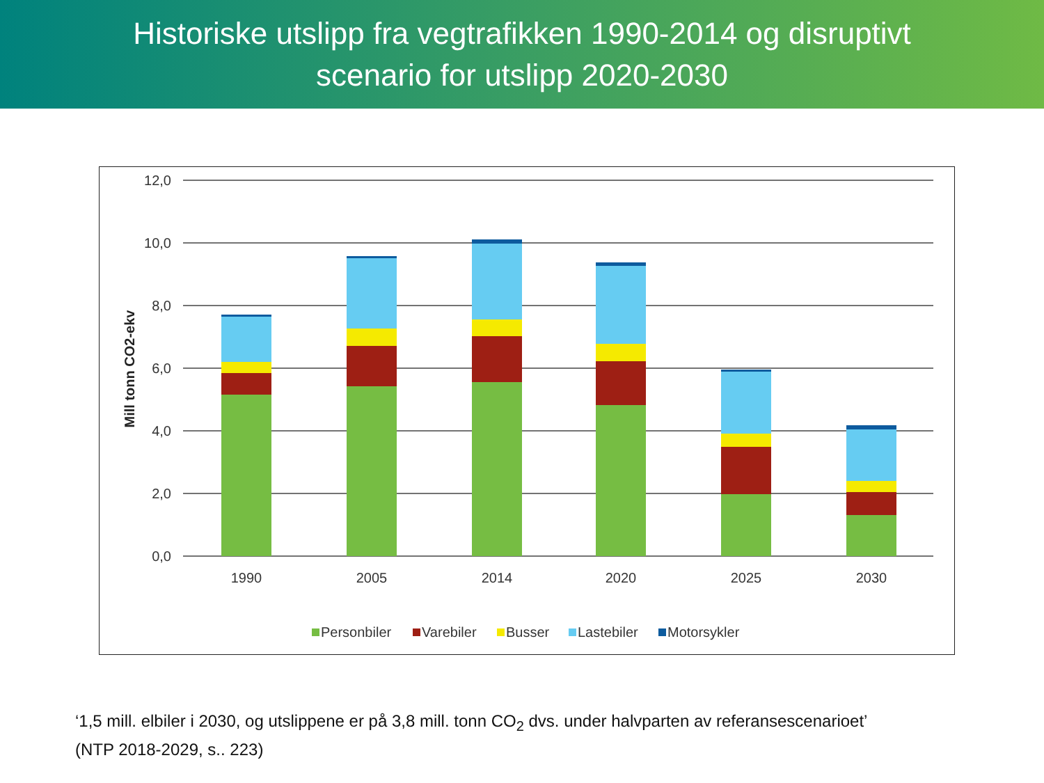Historiske utslipp fra vegtrafikken 1990-2014 og disruptivt
scenario for utslipp 2020-2030
12,0
10,0
8,0
6,0
4,0
2,0
0,0
Mill tonn CO2-ekv
1990
2005
2014
2020
2025
2030
Personbiler
Varebiler
Busser
Lastebiler
Motorsykler
‘1,5 mill. elbiler i 2030, og utslippene er på 3,8 mill. tonn CO<sub>2</sub> dvs. under halvparten av referansescenarioet’
(NTP 2018-2029, s.. 223)